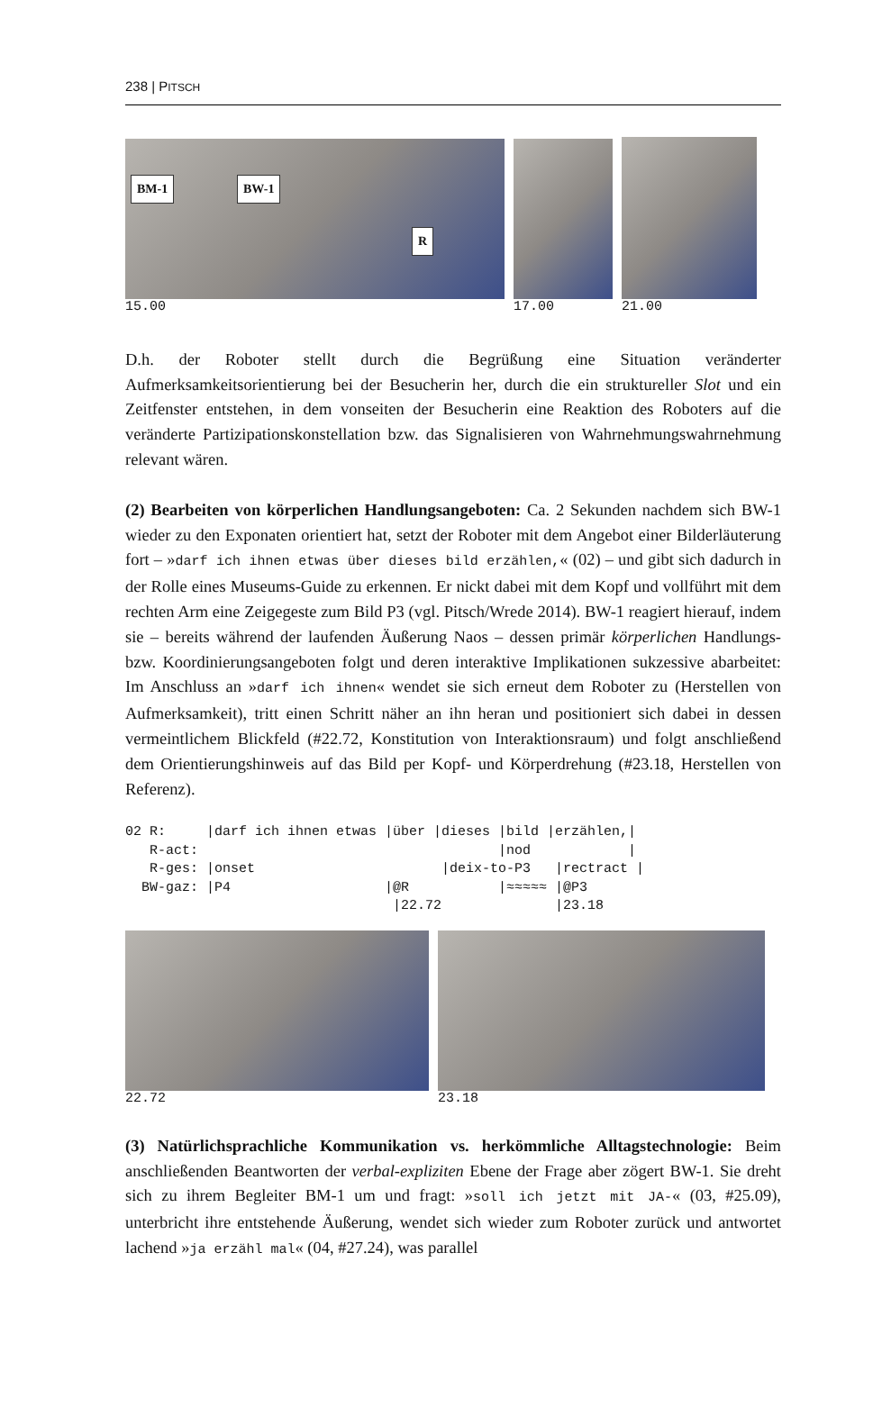238 | PITSCH
BM-1 BW-1
R
15.00
17.00
21.00
D.h. der Roboter stellt durch die Begrüßung eine Situation veränderter Aufmerksamkeitsorientierung bei der Besucherin her, durch die ein struktureller Slot und ein Zeitfenster entstehen, in dem vonseiten der Besucherin eine Reaktion des Roboters auf die veränderte Partizipationskonstellation bzw. das Signalisieren von Wahrnehmungswahrnehmung relevant wären.
(2) Bearbeiten von körperlichen Handlungsangeboten: Ca. 2 Sekunden nachdem sich BW-1 wieder zu den Exponaten orientiert hat, setzt der Roboter mit dem Angebot einer Bilderläuterung fort – »darf ich ihnen etwas über dieses bild erzählen,« (02) – und gibt sich dadurch in der Rolle eines Museums-Guide zu erkennen. Er nickt dabei mit dem Kopf und vollführt mit dem rechten Arm eine Zeigegeste zum Bild P3 (vgl. Pitsch/Wrede 2014). BW-1 reagiert hierauf, indem sie – bereits während der laufenden Äußerung Naos – dessen primär körperlichen Handlungs- bzw. Koordinierungsangeboten folgt und deren interaktive Implikationen sukzessive abarbeitet: Im Anschluss an »darf ich ihnen« wendet sie sich erneut dem Roboter zu (Herstellen von Aufmerksamkeit), tritt einen Schritt näher an ihn heran und positioniert sich dabei in dessen vermeintlichem Blickfeld (#22.72, Konstitution von Interaktionsraum) und folgt anschließend dem Orientierungshinweis auf das Bild per Kopf- und Körperdrehung (#23.18, Herstellen von Referenz).
02 R:     |darf ich ihnen etwas |über |dieses |bild |erzählen,|
   R-act:                                     |nod            |
   R-ges: |onset                       |deix-to-P3   |rectract |
  BW-gaz: |P4                   |@R           |≈≈≈≈≈ |@P3
                                 |22.72              |23.18
22.72
23.18
(3) Natürlichsprachliche Kommunikation vs. herkömmliche Alltagstechnologie: Beim anschließenden Beantworten der verbal-expliziten Ebene der Frage aber zögert BW-1. Sie dreht sich zu ihrem Begleiter BM-1 um und fragt: »soll ich jetzt mit JA-« (03, #25.09), unterbricht ihre entstehende Äußerung, wendet sich wieder zum Roboter zurück und antwortet lachend »ja erzähl mal« (04, #27.24), was parallel